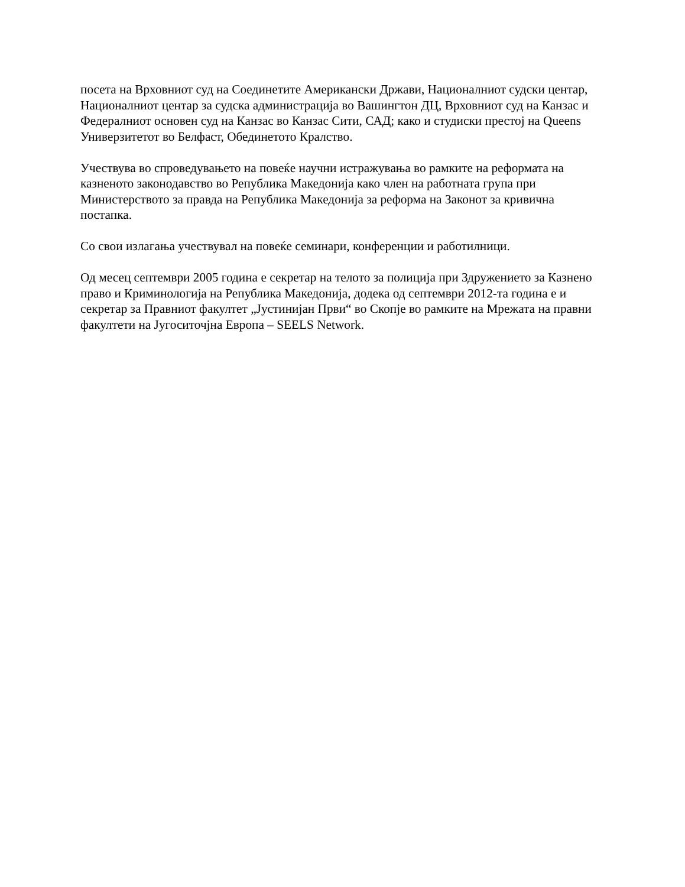посета на Врховниот суд на Соединетите Американски Држави, Националниот судски центар, Националниот центар за судска администрација во Вашингтон ДЦ, Врховниот суд на Канзас и Федералниот основен суд на Канзас во Канзас Сити, САД; како и студиски престој на Queens Универзитетот во Белфаст, Обединетото Кралство.
Учествува во спроведувањето на повеќе научни истражувања во рамките на реформата на казненото законодавство во Република Македонија како член на работната група при Министерството за правда на Република Македонија за реформа на Законот за кривична постапка.
Со свои излагања учествувал на повеќе семинари, конференции и работилници.
Од месец септември 2005 година е секретар на телото за полиција при Здружението за Казнено право и Криминологија на Република Македонија, додека од септември 2012-та година е и секретар за Правниот факултет „Јустинијан Први“ во Скопје во рамките на Мрежата на правни факултети на Југоситочјна Европа – SEELS Network.